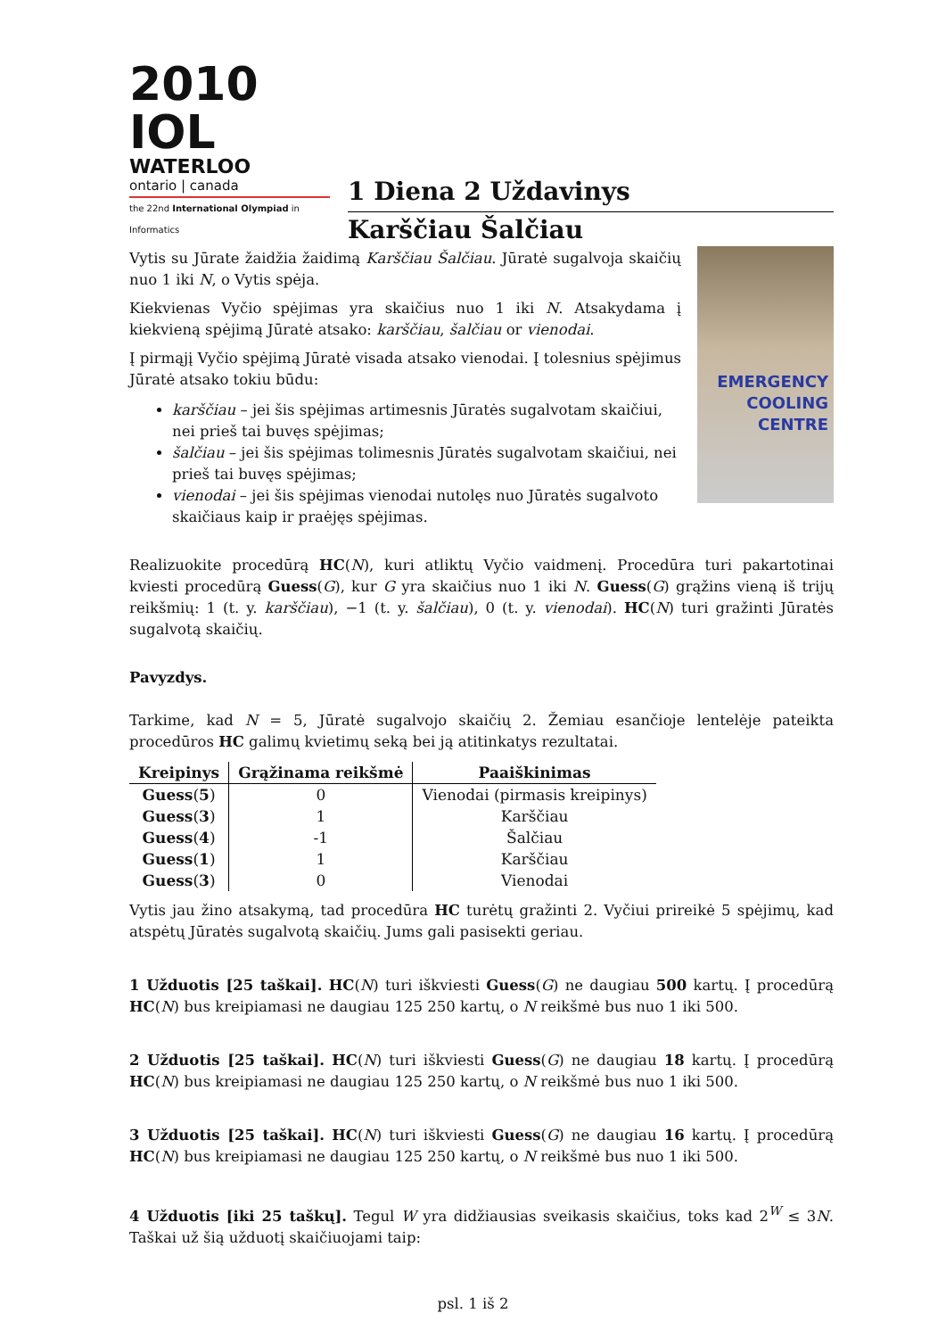2010 IOL
WATERLOO
ontario | canada
the 22nd International Olympiad in Informatics
1 Diena 2 Uždavinys
Karščiau Šalčiau
EMERGENCY COOLING CENTRE
Vytis su Jūrate žaidžia žaidimą Karščiau Šalčiau. Jūratė sugalvoja skaičių nuo 1 iki N, o Vytis spėja.
Kiekvienas Vyčio spėjimas yra skaičius nuo 1 iki N. Atsakydama į kiekvieną spėjimą Jūratė atsako: karščiau, šalčiau or vienodai.
Į pirmąjį Vyčio spėjimą Jūratė visada atsako vienodai. Į tolesnius spėjimus Jūratė atsako tokiu būdu:
karščiau – jei šis spėjimas artimesnis Jūratės sugalvotam skaičiui, nei prieš tai buvęs spėjimas;
šalčiau – jei šis spėjimas tolimesnis Jūratės sugalvotam skaičiui, nei prieš tai buvęs spėjimas;
vienodai – jei šis spėjimas vienodai nutolęs nuo Jūratės sugalvoto skaičiaus kaip ir praėjęs spėjimas.
Realizuokite procedūrą HC(N), kuri atliktų Vyčio vaidmenį. Procedūra turi pakartotinai kviesti procedūrą Guess(G), kur G yra skaičius nuo 1 iki N. Guess(G) grąžins vieną iš trijų reikšmių: 1 (t. y. karščiau), −1 (t. y. šalčiau), 0 (t. y. vienodai). HC(N) turi gražinti Jūratės sugalvotą skaičių.
Pavyzdys.
Tarkime, kad N = 5, Jūratė sugalvojo skaičių 2. Žemiau esančioje lentelėje pateikta procedūros HC galimų kvietimų seką bei ją atitinkatys rezultatai.
| Kreipinys | Grąžinama reikšmė | Paaiškinimas |
| --- | --- | --- |
| Guess ( 5 ) | 0 | Vienodai (pirmasis kreipinys) |
| Guess ( 3 ) | 1 | Karščiau |
| Guess ( 4 ) | -1 | Šalčiau |
| Guess ( 1 ) | 1 | Karščiau |
| Guess ( 3 ) | 0 | Vienodai |
Vytis jau žino atsakymą, tad procedūra HC turėtų gražinti 2. Vyčiui prireikė 5 spėjimų, kad atspėtų Jūratės sugalvotą skaičių. Jums gali pasisekti geriau.
1 Užduotis [25 taškai]. HC(N) turi iškviesti Guess(G) ne daugiau 500 kartų. Į procedūrą HC(N) bus kreipiamasi ne daugiau 125 250 kartų, o N reikšmė bus nuo 1 iki 500.
2 Užduotis [25 taškai]. HC(N) turi iškviesti Guess(G) ne daugiau 18 kartų. Į procedūrą HC(N) bus kreipiamasi ne daugiau 125 250 kartų, o N reikšmė bus nuo 1 iki 500.
3 Užduotis [25 taškai]. HC(N) turi iškviesti Guess(G) ne daugiau 16 kartų. Į procedūrą HC(N) bus kreipiamasi ne daugiau 125 250 kartų, o N reikšmė bus nuo 1 iki 500.
4 Užduotis [iki 25 taškų]. Tegul W yra didžiausias sveikasis skaičius, toks kad 2<sup>W</sup> ≤ 3N. Taškai už šią užduotį skaičiuojami taip:
psl. 1 iš 2